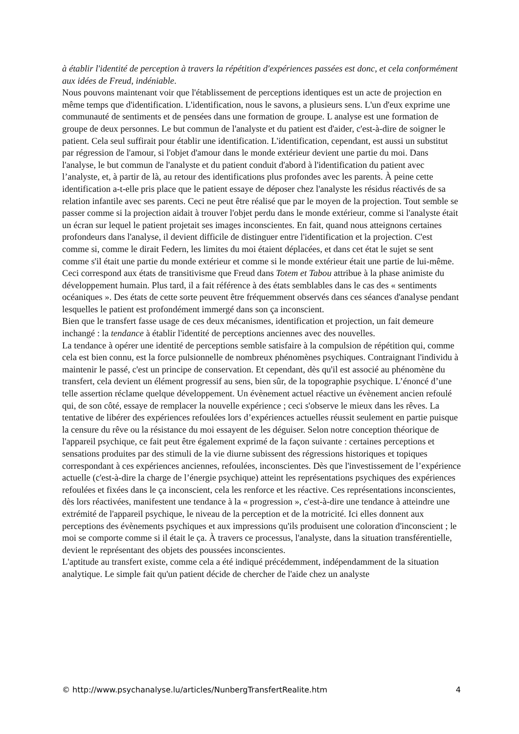à établir l'identité de perception à travers la répétition d'expériences passées est donc, et cela conformément aux idées de Freud, indéniable.
Nous pouvons maintenant voir que l'établissement de perceptions identiques est un acte de projection en même temps que d'identification. L'identification, nous le savons, a plusieurs sens. L'un d'eux exprime une communauté de sentiments et de pensées dans une formation de groupe. L analyse est une formation de groupe de deux personnes. Le but commun de l'analyste et du patient est d'aider, c'est-à-dire de soigner le patient. Cela seul suffirait pour établir une identification. L'identification, cependant, est aussi un substitut par régression de l'amour, si l'objet d'amour dans le monde extérieur devient une partie du moi. Dans l'analyse, le but commun de l'analyste et du patient conduit d'abord à l'identification du patient avec l’analyste, et, à partir de là, au retour des identifications plus profondes avec les parents. À peine cette identification a-t-elle pris place que le patient essaye de déposer chez l'analyste les résidus réactivés de sa relation infantile avec ses parents. Ceci ne peut être réalisé que par le moyen de la projection. Tout semble se passer comme si la projection aidait à trouver l'objet perdu dans le monde extérieur, comme si l'analyste était un écran sur lequel le patient projetait ses images inconscientes. En fait, quand nous atteignons certaines profondeurs dans l'analyse, il devient difficile de distinguer entre l'identification et la projection. C'est comme si, comme le dirait Federn, les limites du moi étaient déplacées, et dans cet état le sujet se sent comme s'il était une partie du monde extérieur et comme si le monde extérieur était une partie de lui-même. Ceci correspond aux états de transitivisme que Freud dans Totem et Tabou attribue à la phase animiste du développement humain. Plus tard, il a fait référence à des états semblables dans le cas des « sentiments océaniques ». Des états de cette sorte peuvent être fréquemment observés dans ces séances d'analyse pendant lesquelles le patient est profondément immergé dans son ça inconscient.
Bien que le transfert fasse usage de ces deux mécanismes, identification et projection, un fait demeure inchangé : la tendance à établir l'identité de perceptions anciennes avec des nouvelles.
La tendance à opérer une identité de perceptions semble satisfaire à la compulsion de répétition qui, comme cela est bien connu, est la force pulsionnelle de nombreux phénomènes psychiques. Contraignant l'individu à maintenir le passé, c'est un principe de conservation. Et cependant, dès qu'il est associé au phénomène du transfert, cela devient un élément progressif au sens, bien sûr, de la topographie psychique. L’énoncé d’une telle assertion réclame quelque développement. Un évènement actuel réactive un évènement ancien refoulé qui, de son côté, essaye de remplacer la nouvelle expérience ; ceci s'observe le mieux dans les rêves. La tentative de libérer des expériences refoulées lors d’expériences actuelles réussit seulement en partie puisque la censure du rêve ou la résistance du moi essayent de les déguiser. Selon notre conception théorique de l'appareil psychique, ce fait peut être également exprimé de la façon suivante : certaines perceptions et sensations produites par des stimuli de la vie diurne subissent des régressions historiques et topiques correspondant à ces expériences anciennes, refoulées, inconscientes. Dès que l'investissement de l’expérience actuelle (c'est-à-dire la charge de l’énergie psychique) atteint les représentations psychiques des expériences refoulées et fixées dans le ça inconscient, cela les renforce et les réactive. Ces représentations inconscientes, dès lors réactivées, manifestent une tendance à la « progression », c'est-à-dire une tendance à atteindre une extrémité de l'appareil psychique, le niveau de la perception et de la motricité. Ici elles donnent aux perceptions des évènements psychiques et aux impressions qu'ils produisent une coloration d'inconscient ; le moi se comporte comme si il était le ça. À travers ce processus, l'analyste, dans la situation transférentielle, devient le représentant des objets des poussées inconscientes.
L'aptitude au transfert existe, comme cela a été indiqué précédemment, indépendamment de la situation analytique. Le simple fait qu'un patient décide de chercher de l'aide chez un analyste
© http://www.psychanalyse.lu/articles/NunbergTransfertRealite.htm 4